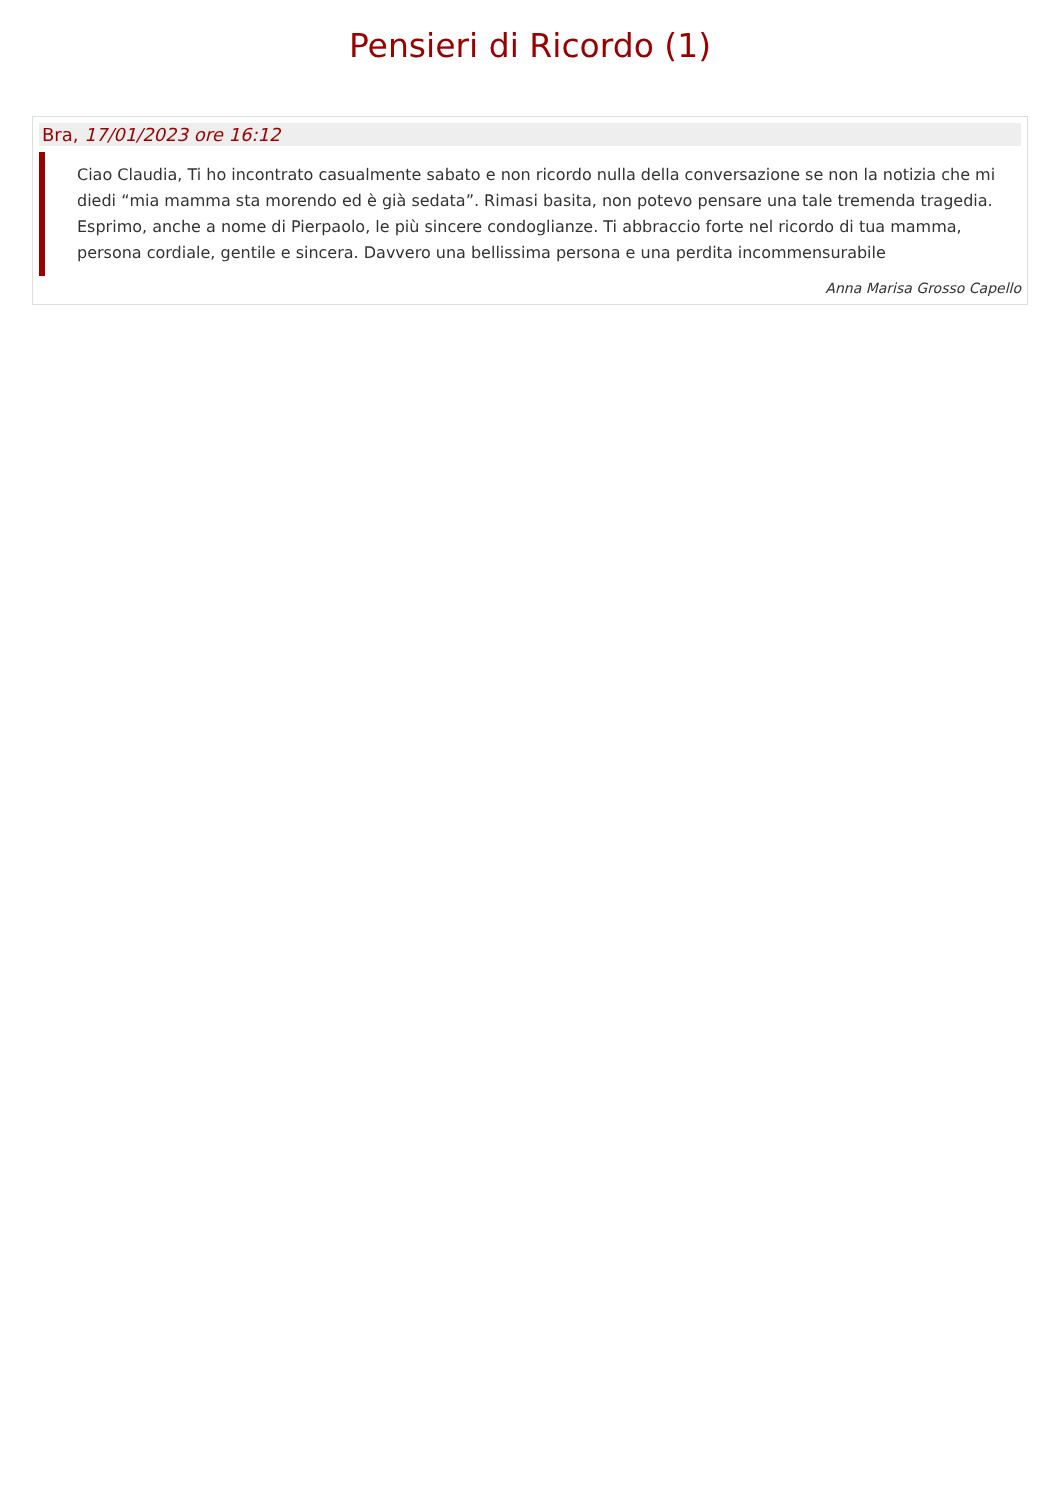Pensieri di Ricordo (1)
Bra, 17/01/2023 ore 16:12
Ciao Claudia, Ti ho incontrato casualmente sabato e non ricordo nulla della conversazione se non la notizia che mi diedi “mia mamma sta morendo ed è già sedata”. Rimasi basita, non potevo pensare una tale tremenda tragedia. Esprimo, anche a nome di Pierpaolo, le più sincere condoglianze. Ti abbraccio forte nel ricordo di tua mamma, persona cordiale, gentile e sincera. Davvero una bellissima persona e una perdita incommensurabile
Anna Marisa Grosso Capello